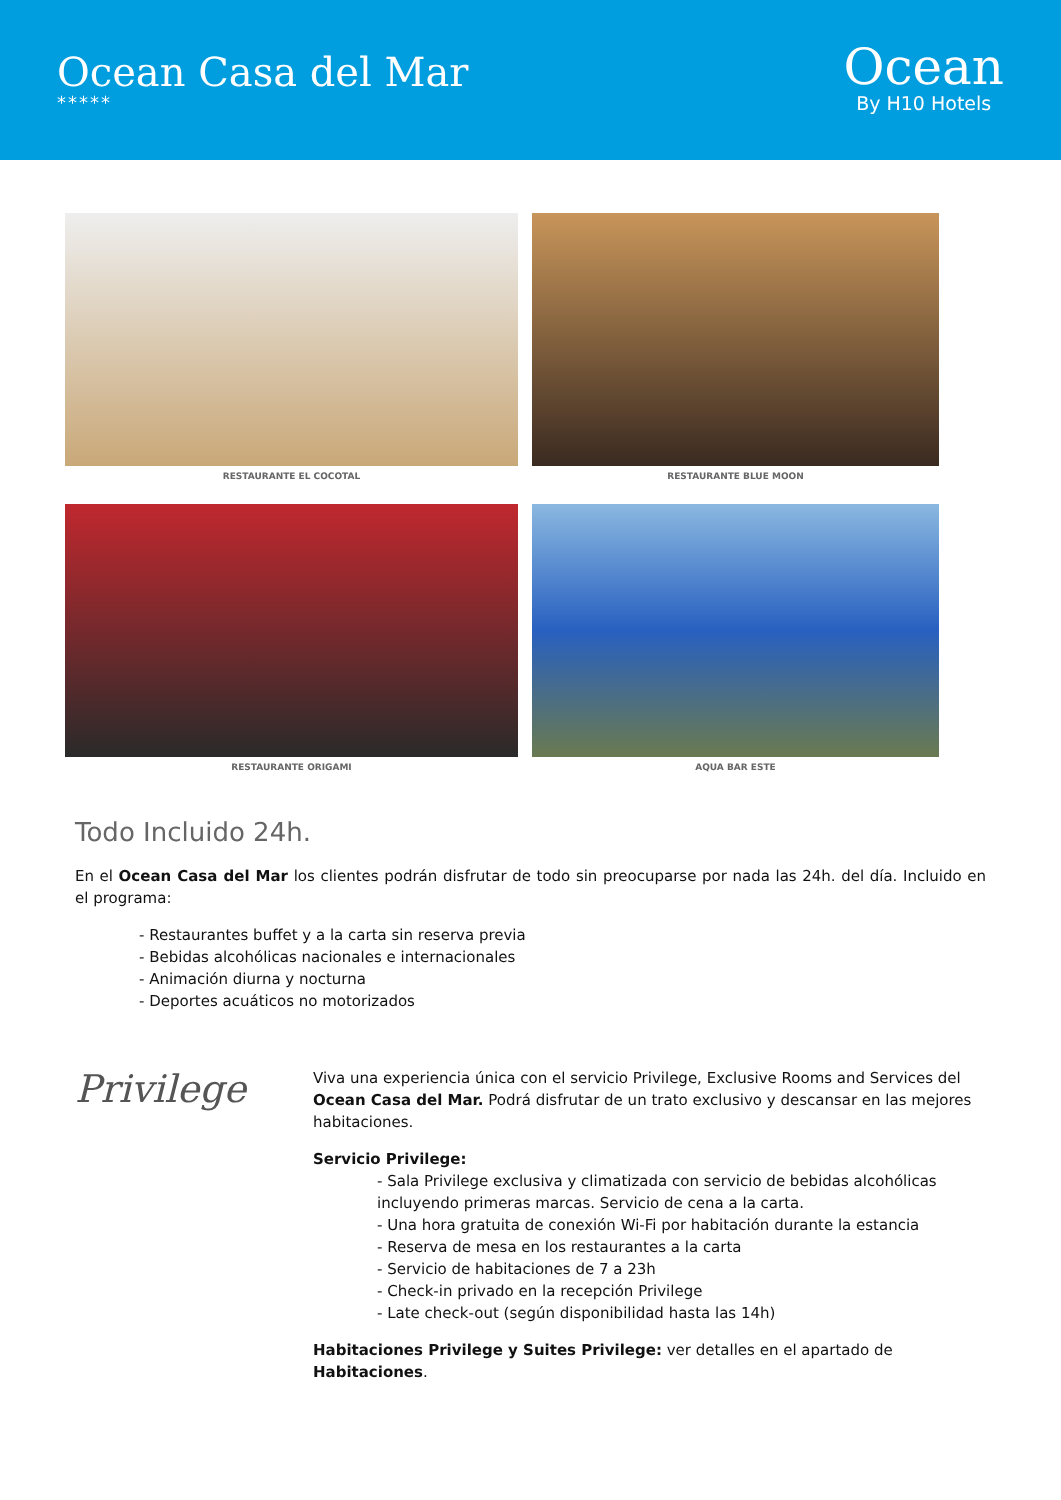Ocean Casa del Mar
*****
Ocean
By H10 Hotels
RESTAURANTE EL COCOTAL
RESTAURANTE BLUE MOON
RESTAURANTE ORIGAMI
AQUA BAR ESTE
Todo Incluido 24h.
En el Ocean Casa del Mar los clientes podrán disfrutar de todo sin preocuparse por nada las 24h. del día. Incluido en el programa:
- Restaurantes buffet y a la carta sin reserva previa
- Bebidas alcohólicas nacionales e internacionales
- Animación diurna y nocturna
- Deportes acuáticos no motorizados
Privilege
Viva una experiencia única con el servicio Privilege, Exclusive Rooms and Services del Ocean Casa del Mar. Podrá disfrutar de un trato exclusivo y descansar en las mejores habitaciones.
Servicio Privilege:
- Sala Privilege exclusiva y climatizada con servicio de bebidas alcohólicas incluyendo primeras marcas. Servicio de cena a la carta.
- Una hora gratuita de conexión Wi-Fi por habitación durante la estancia
- Reserva de mesa en los restaurantes a la carta
- Servicio de habitaciones de 7 a 23h
- Check-in privado en la recepción Privilege
- Late check-out (según disponibilidad hasta las 14h)
Habitaciones Privilege y Suites Privilege: ver detalles en el apartado de Habitaciones.